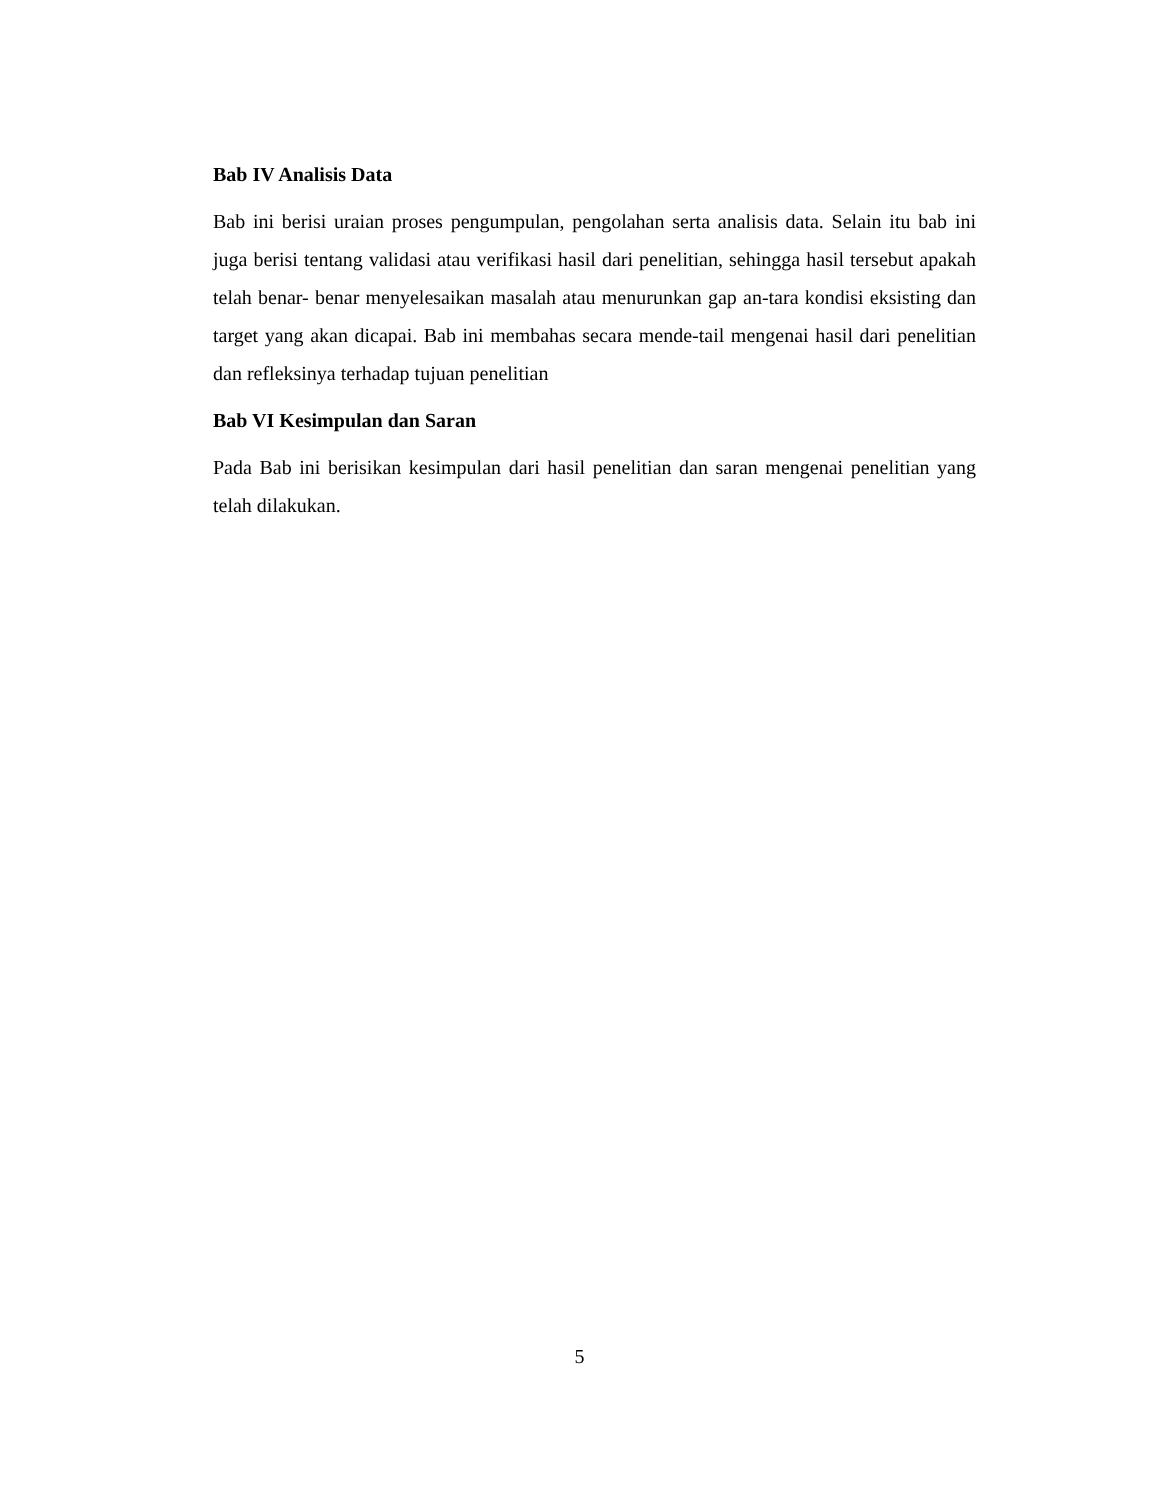Bab IV Analisis Data
Bab ini berisi uraian proses pengumpulan, pengolahan serta analisis data. Selain itu bab ini juga berisi tentang validasi atau verifikasi hasil dari penelitian, sehingga hasil tersebut apakah telah benar- benar menyelesaikan masalah atau menurunkan gap an-tara kondisi eksisting dan target yang akan dicapai. Bab ini membahas secara mende-tail mengenai hasil dari penelitian dan refleksinya terhadap tujuan penelitian
Bab VI Kesimpulan dan Saran
Pada Bab ini berisikan kesimpulan dari hasil penelitian dan saran mengenai penelitian yang telah dilakukan.
5